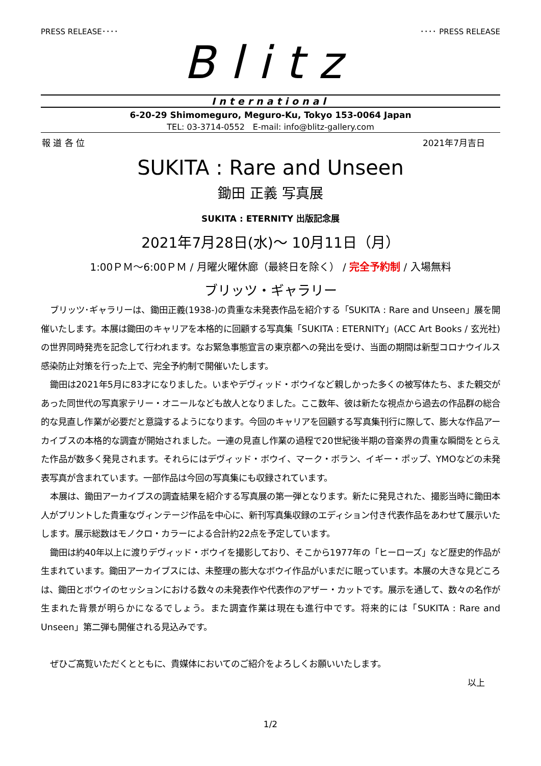PRESS RELEASE････ ････ PRESS RELEASE
Blitz
International
6-20-29 Shimomeguro, Meguro-Ku, Tokyo 153-0064 Japan
TEL: 03-3714-0552　E-mail: info@blitz-gallery.com
報 道 各 位 2021年7月吉日
SUKITA : Rare and Unseen
鋤田 正義 写真展
SUKITA : ETERNITY 出版記念展
2021年7月28日(水)～ 10月11日（月）
1:00ＰＭ～6:00ＰＭ / 月曜火曜休廊（最終日を除く） / 完全予約制 / 入場無料
ブリッツ・ギャラリー
ブリッツ･ギャラリーは、鋤田正義(1938-)の貴重な未発表作品を紹介する「SUKITA : Rare and Unseen」展を開催いたします。本展は鋤田のキャリアを本格的に回顧する写真集「SUKITA : ETERNITY」(ACC Art Books / 玄光社)の世界同時発売を記念して行われます。なお緊急事態宣言の東京都への発出を受け、当面の期間は新型コロナウイルス感染防止対策を行った上で、完全予約制で開催いたします。
鋤田は2021年5月に83才になりました。いまやデヴィッド・ボウイなど親しかった多くの被写体たち、また親交があった同世代の写真家テリー・オニールなども故人となりました。ここ数年、彼は新たな視点から過去の作品群の総合的な見直し作業が必要だと意識するようになります。今回のキャリアを回顧する写真集刊行に際して、膨大な作品アーカイブスの本格的な調査が開始されました。一連の見直し作業の過程で20世紀後半期の音楽界の貴重な瞬間をとらえた作品が数多く発見されます。それらにはデヴィッド・ボウイ、マーク・ボラン、イギー・ポップ、YMOなどの未発表写真が含まれています。一部作品は今回の写真集にも収録されています。
本展は、鋤田アーカイブスの調査結果を紹介する写真展の第一弾となります。新たに発見された、撮影当時に鋤田本人がプリントした貴重なヴィンテージ作品を中心に、新刊写真集収録のエディション付き代表作品をあわせて展示いたします。展示総数はモノクロ・カラーによる合計約22点を予定しています。
鋤田は約40年以上に渡りデヴィッド・ボウイを撮影しており、そこから1977年の「ヒーローズ」など歴史的作品が生まれています。鋤田アーカイブスには、未整理の膨大なボウイ作品がいまだに眠っています。本展の大きな見どころは、鋤田とボウイのセッションにおける数々の未発表作や代表作のアザー・カットです。展示を通して、数々の名作が生まれた背景が明らかになるでしょう。また調査作業は現在も進行中です。将来的には「SUKITA : Rare and Unseen」第二弾も開催される見込みです。
ぜひご高覧いただくとともに、貴媒体においてのご紹介をよろしくお願いいたします。
以上
1/2